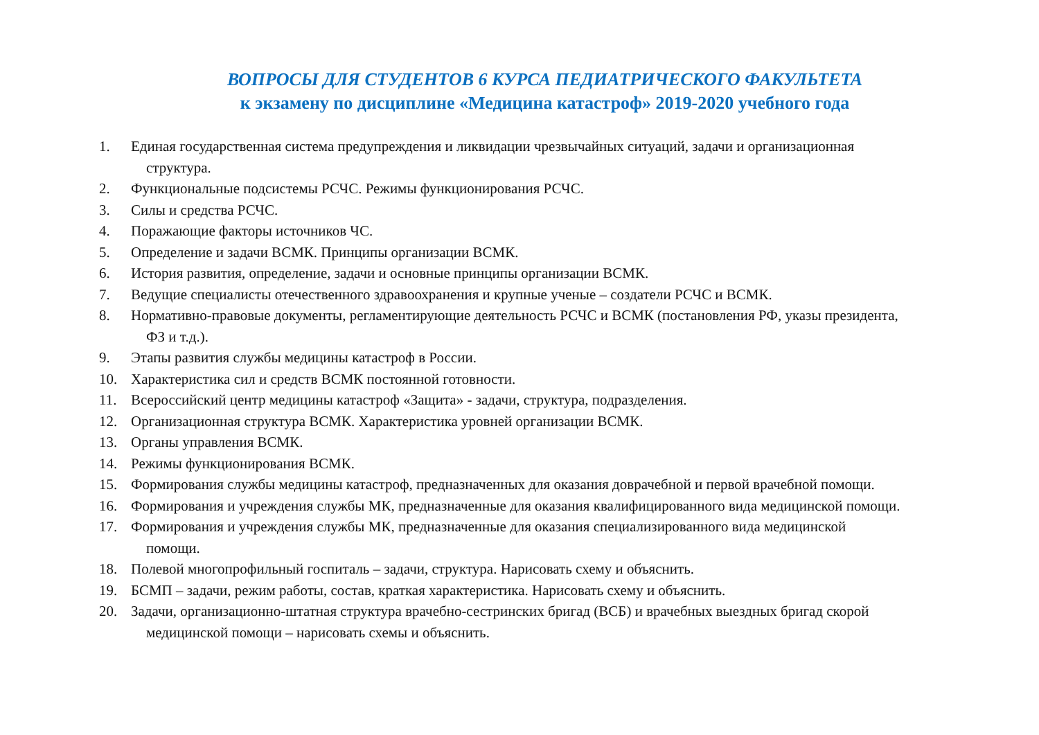ВОПРОСЫ ДЛЯ СТУДЕНТОВ 6 КУРСА ПЕДИАТРИЧЕСКОГО ФАКУЛЬТЕТА
к экзамену по дисциплине «Медицина катастроф» 2019-2020 учебного года
1. Единая государственная система предупреждения и ликвидации чрезвычайных ситуаций, задачи и организационная
структура.
2. Функциональные подсистемы РСЧС. Режимы функционирования РСЧС.
3. Силы и средства РСЧС.
4. Поражающие факторы источников ЧС.
5. Определение и задачи ВСМК. Принципы организации ВСМК.
6. История развития, определение, задачи и основные принципы организации ВСМК.
7. Ведущие специалисты отечественного здравоохранения и крупные ученые – создатели РСЧС и ВСМК.
8. Нормативно-правовые документы, регламентирующие деятельность РСЧС и ВСМК (постановления РФ, указы президента,
ФЗ и т.д.).
9. Этапы развития службы медицины катастроф в России.
10. Характеристика сил и средств ВСМК постоянной готовности.
11. Всероссийский центр медицины катастроф «Защита» - задачи, структура, подразделения.
12. Организационная структура ВСМК. Характеристика уровней организации ВСМК.
13. Органы управления ВСМК.
14. Режимы функционирования ВСМК.
15. Формирования службы медицины катастроф, предназначенных для оказания доврачебной и первой врачебной помощи.
16. Формирования и учреждения службы МК, предназначенные для оказания квалифицированного вида медицинской помощи.
17. Формирования и учреждения службы МК, предназначенные для оказания специализированного вида медицинской
помощи.
18. Полевой многопрофильный госпиталь – задачи, структура. Нарисовать схему и объяснить.
19. БСМП – задачи, режим работы, состав, краткая характеристика. Нарисовать схему и объяснить.
20. Задачи, организационно-штатная структура врачебно-сестринских бригад (ВСБ) и врачебных выездных бригад скорой
медицинской помощи – нарисовать схемы и объяснить.